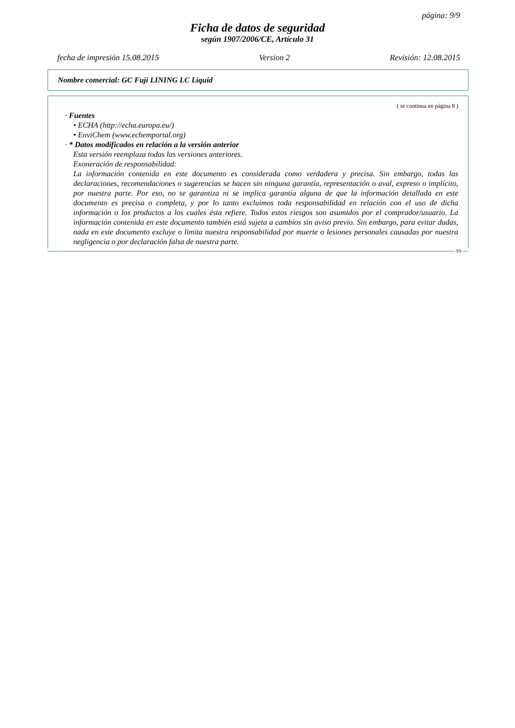página: 9/9
Ficha de datos de seguridad
según 1907/2006/CE, Artículo 31
fecha de impresión 15.08.2015 Version 2 Revisión: 12.08.2015
Nombre comercial: GC Fuji LINING LC Liquid
( se continua en página 8 )
· Fuentes
• ECHA (http://echa.europa.eu/)
• EnviChem (www.echemportal.org)
· * Datos modificados en relación a la versión anterior
Esta versión reemplaza todas las versiones anteriores.
Exoneración de responsabilidad:
La información contenida en este documento es considerada como verdadera y precisa. Sin embargo, todas las declaraciones, recomendaciones o sugerencias se hacen sin ninguna garantía, representación o aval, expreso o implícito, por nuestra parte. Por eso, no se garantiza ni se implica garantía alguna de que la información detallada en este documento es precisa o completa, y por lo tanto excluimos toda responsabilidad en relación con el uso de dicha información o los productos a los cuales ésta refiere. Todos estos riesgos son asumidos por el comprador/usuario. La información contenida en este documento también está sujeta a cambios sin aviso previo. Sin embargo, para evitar dudas, nada en este documento excluye o limita nuestra responsabilidad por muerte o lesiones personales causadas por nuestra negligencia o por declaración falsa de nuestra parte.
ES